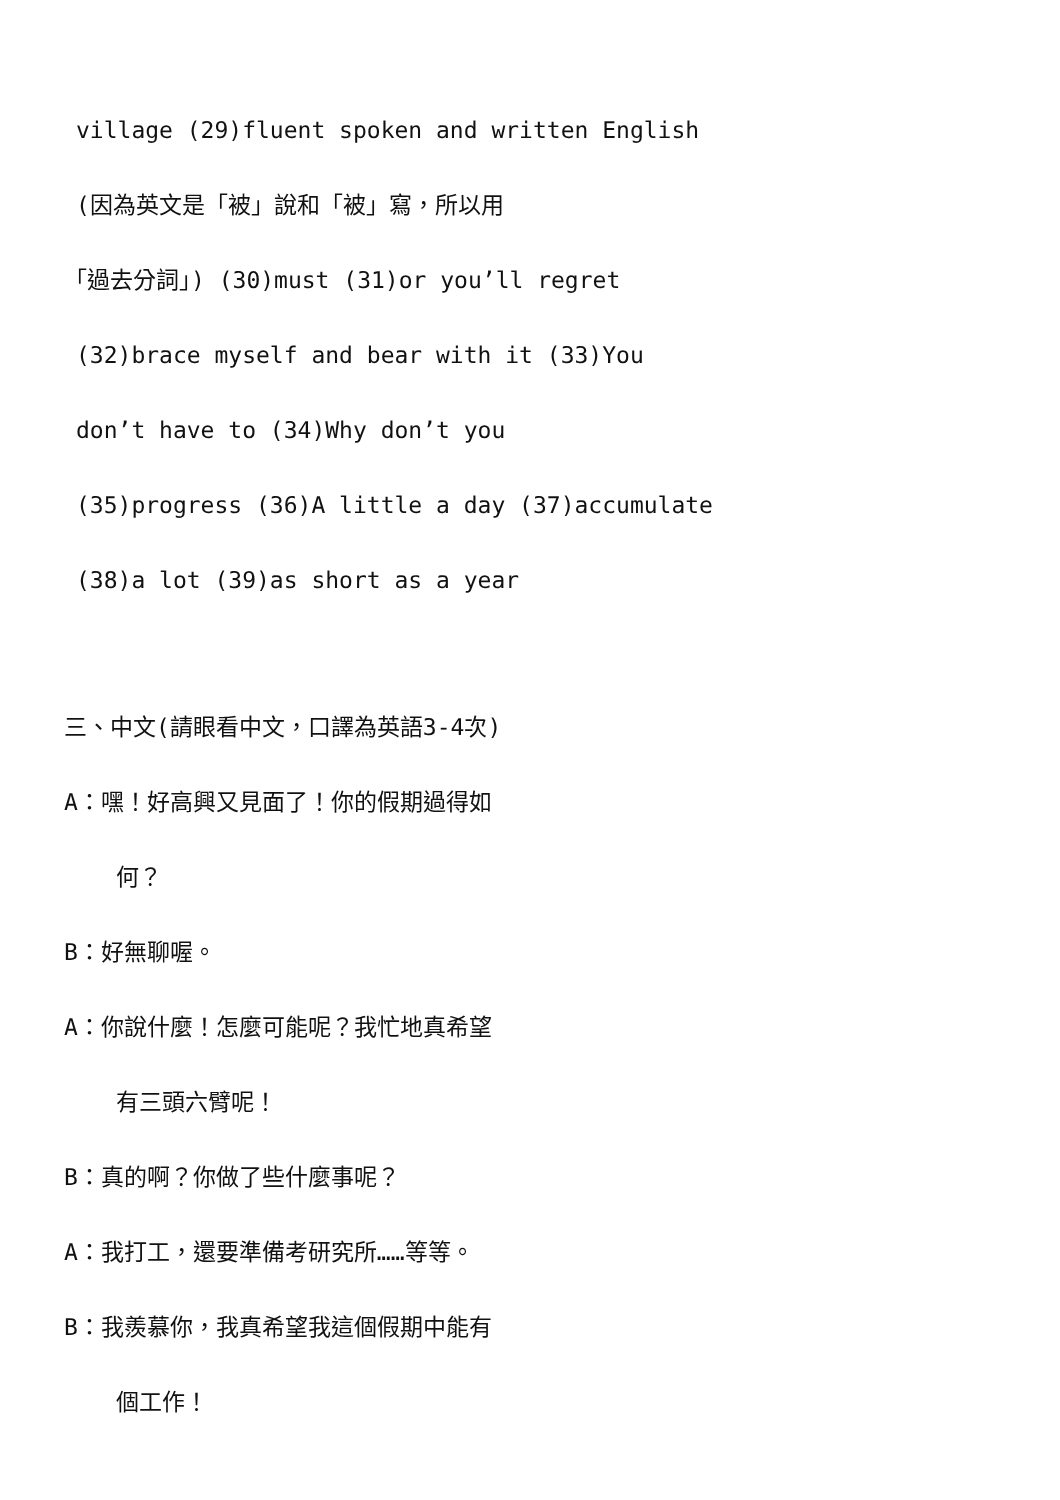village (29)fluent spoken and written English
(因為英文是「被」說和「被」寫，所以用
「過去分詞」) (30)must (31)or you’ll regret
(32)brace myself and bear with it (33)You
don’t have to (34)Why don’t you
(35)progress (36)A little a day (37)accumulate
(38)a lot (39)as short as a year
三、中文(請眼看中文，口譯為英語3-4次)
A：嘿！好高興又見面了！你的假期過得如
何？
B：好無聊喔。
A：你說什麼！怎麼可能呢？我忙地真希望
有三頭六臂呢！
B：真的啊？你做了些什麼事呢？
A：我打工，還要準備考研究所……等等。
B：我羨慕你，我真希望我這個假期中能有
個工作！